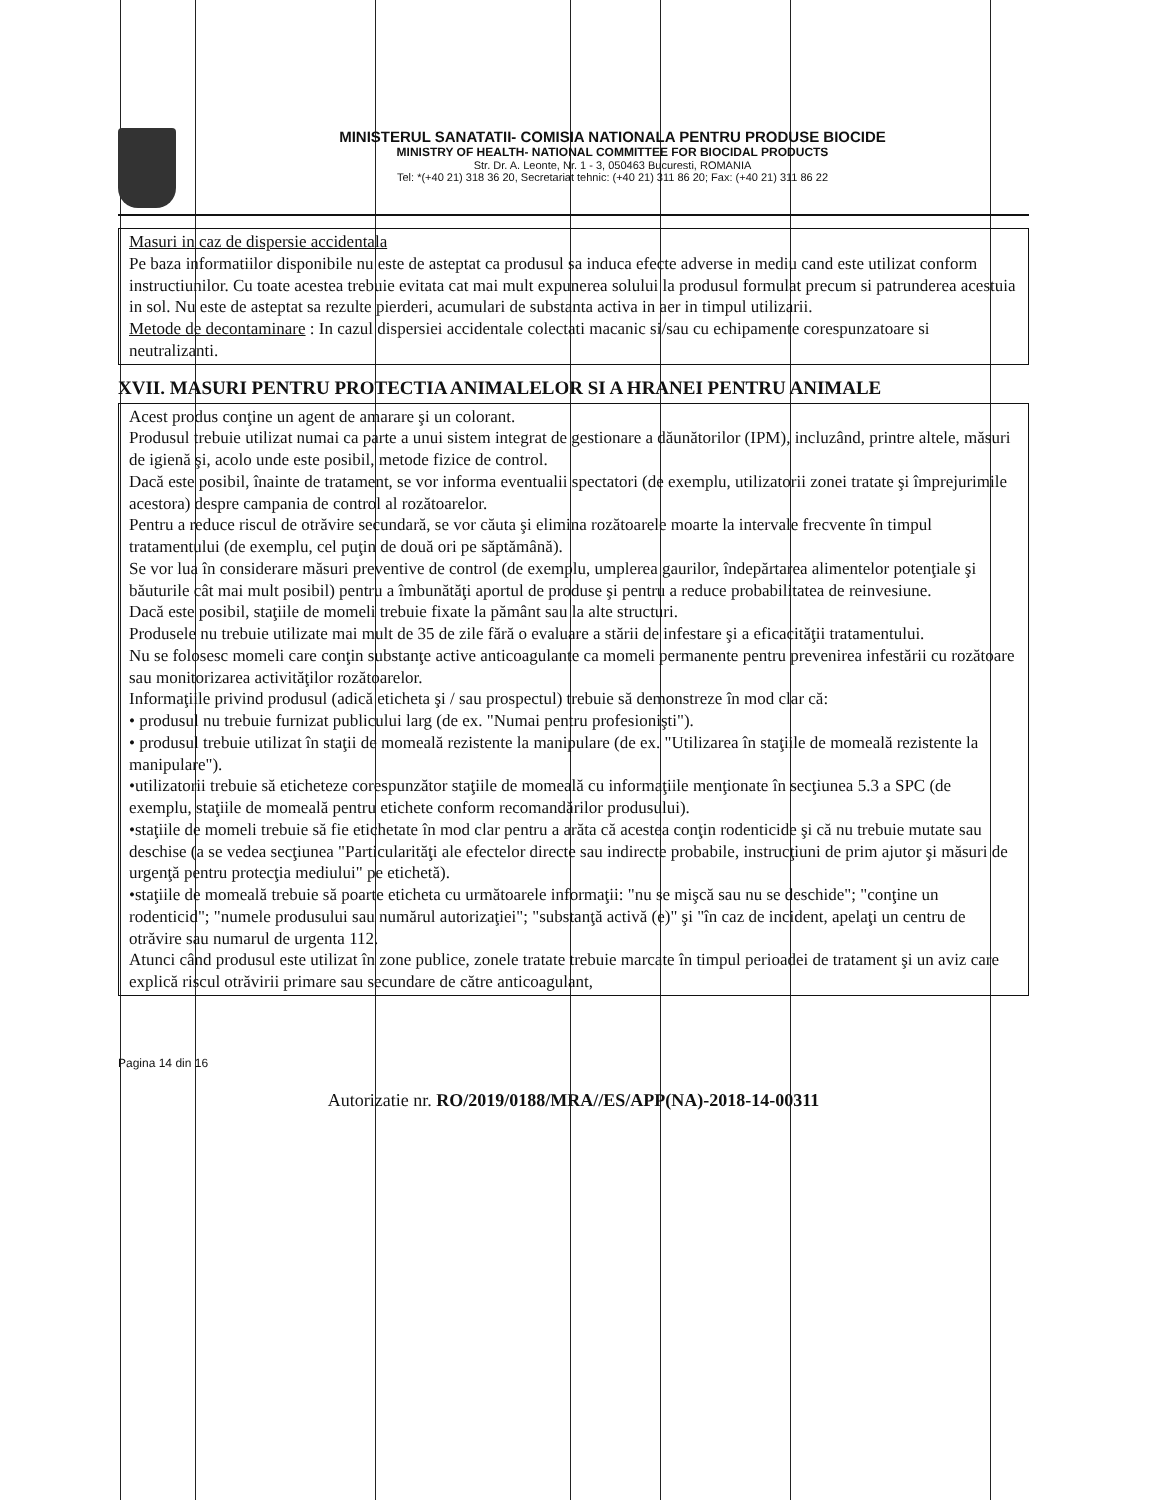MINISTERUL SANATATII- COMISIA NATIONALA PENTRU PRODUSE BIOCIDE
MINISTRY OF HEALTH- NATIONAL COMMITTEE FOR BIOCIDAL PRODUCTS
Str. Dr. A. Leonte, Nr. 1 - 3, 050463 Bucuresti, ROMANIA
Tel: *(+40 21) 318 36 20, Secretariat tehnic: (+40 21) 311 86 20; Fax: (+40 21) 311 86 22
Masuri in caz de dispersie accidentala
Pe baza informatiilor disponibile nu este de asteptat ca produsul sa induca efecte adverse in mediu cand este utilizat conform instructiunilor. Cu toate acestea trebuie evitata cat mai mult expunerea solului la produsul formulat precum si patrunderea acestuia in sol. Nu este de asteptat sa rezulte pierderi, acumulari de substanta activa in aer in timpul utilizarii.
Metode de decontaminare : In cazul dispersiei accidentale colectati macanic si/sau cu echipamente corespunzatoare si neutralizanti.
XVII. MASURI PENTRU PROTECTIA ANIMALELOR SI A HRANEI PENTRU ANIMALE
Acest produs conţine un agent de amarare şi un colorant.
Produsul trebuie utilizat numai ca parte a unui sistem integrat de gestionare a dăunătorilor (IPM), incluzând, printre altele, măsuri de igienă şi, acolo unde este posibil, metode fizice de control.
Dacă este posibil, înainte de tratament, se vor informa eventualii spectatori (de exemplu, utilizatorii zonei tratate şi împrejurimile acestora) despre campania de control al rozătoarelor.
Pentru a reduce riscul de otrăvire secundară, se vor căuta şi elimina rozătoarele moarte la intervale frecvente în timpul tratamentului (de exemplu, cel puţin de două ori pe săptămână).
Se vor lua în considerare măsuri preventive de control (de exemplu, umplerea gaurilor, îndepărtarea alimentelor potenţiale şi băuturile cât mai mult posibil) pentru a îmbunătăţi aportul de produse şi pentru a reduce probabilitatea de reinvesiune.
Dacă este posibil, staţiile de momeli trebuie fixate la pământ sau la alte structuri.
Produsele nu trebuie utilizate mai mult de 35 de zile fără o evaluare a stării de infestare şi a eficacităţii tratamentului.
Nu se folosesc momeli care conţin substanţe active anticoagulante ca momeli permanente pentru prevenirea infestării cu rozătoare sau monitorizarea activităţilor rozătoarelor.
Informaţiile privind produsul (adică eticheta şi / sau prospectul) trebuie să demonstreze în mod clar că:
• produsul nu trebuie furnizat publicului larg (de ex. "Numai pentru profesionişti").
• produsul trebuie utilizat în staţii de momeală rezistente la manipulare (de ex. "Utilizarea în staţiile de momeală rezistente la manipulare").
•utilizatorii trebuie să eticheteze corespunzător staţiile de momeală cu informaţiile menţionate în secţiunea 5.3 a SPC (de exemplu, staţiile de momeală pentru etichete conform recomandărilor produsului).
•staţiile de momeli trebuie să fie etichetate în mod clar pentru a arăta că acestea conţin rodenticide şi că nu trebuie mutate sau deschise (a se vedea secţiunea "Particularităţi ale efectelor directe sau indirecte probabile, instrucţiuni de prim ajutor şi măsuri de urgenţă pentru protecţia mediului" pe etichetă).
•staţiile de momeală trebuie să poarte eticheta cu următoarele informaţii: "nu se mişcă sau nu se deschide"; "conţine un rodenticid"; "numele produsului sau numărul autorizaţiei"; "substanţă activă (e)" şi "în caz de incident, apelaţi un centru de otrăvire sau numarul de urgenta 112.
Atunci când produsul este utilizat în zone publice, zonele tratate trebuie marcate în timpul perioadei de tratament şi un aviz care explică riscul otrăvirii primare sau secundare de către anticoagulant,
Pagina 14 din 16
Autorizatie nr. RO/2019/0188/MRA//ES/APP(NA)-2018-14-00311